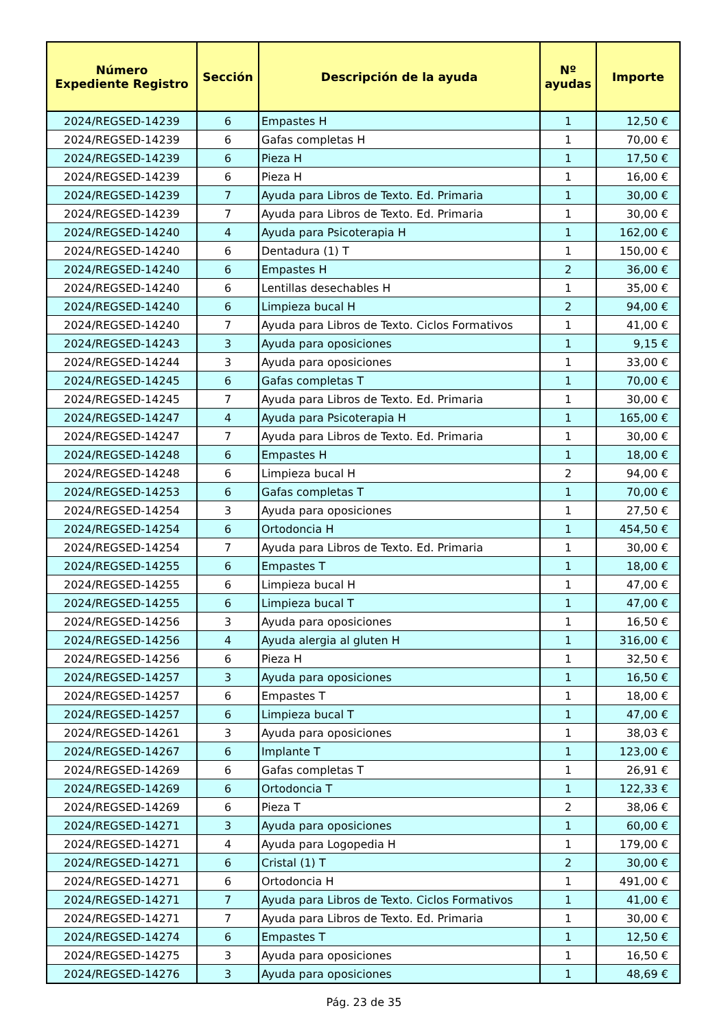| Número Expediente Registro | Sección | Descripción de la ayuda | Nº ayudas | Importe |
| --- | --- | --- | --- | --- |
| 2024/REGSED-14239 | 6 | Empastes H | 1 | 12,50 € |
| 2024/REGSED-14239 | 6 | Gafas completas H | 1 | 70,00 € |
| 2024/REGSED-14239 | 6 | Pieza H | 1 | 17,50 € |
| 2024/REGSED-14239 | 6 | Pieza H | 1 | 16,00 € |
| 2024/REGSED-14239 | 7 | Ayuda para Libros de Texto. Ed. Primaria | 1 | 30,00 € |
| 2024/REGSED-14239 | 7 | Ayuda para Libros de Texto. Ed. Primaria | 1 | 30,00 € |
| 2024/REGSED-14240 | 4 | Ayuda para Psicoterapia H | 1 | 162,00 € |
| 2024/REGSED-14240 | 6 | Dentadura (1) T | 1 | 150,00 € |
| 2024/REGSED-14240 | 6 | Empastes H | 2 | 36,00 € |
| 2024/REGSED-14240 | 6 | Lentillas desechables H | 1 | 35,00 € |
| 2024/REGSED-14240 | 6 | Limpieza bucal H | 2 | 94,00 € |
| 2024/REGSED-14240 | 7 | Ayuda para Libros de Texto. Ciclos Formativos | 1 | 41,00 € |
| 2024/REGSED-14243 | 3 | Ayuda para oposiciones | 1 | 9,15 € |
| 2024/REGSED-14244 | 3 | Ayuda para oposiciones | 1 | 33,00 € |
| 2024/REGSED-14245 | 6 | Gafas completas T | 1 | 70,00 € |
| 2024/REGSED-14245 | 7 | Ayuda para Libros de Texto. Ed. Primaria | 1 | 30,00 € |
| 2024/REGSED-14247 | 4 | Ayuda para Psicoterapia H | 1 | 165,00 € |
| 2024/REGSED-14247 | 7 | Ayuda para Libros de Texto. Ed. Primaria | 1 | 30,00 € |
| 2024/REGSED-14248 | 6 | Empastes H | 1 | 18,00 € |
| 2024/REGSED-14248 | 6 | Limpieza bucal H | 2 | 94,00 € |
| 2024/REGSED-14253 | 6 | Gafas completas T | 1 | 70,00 € |
| 2024/REGSED-14254 | 3 | Ayuda para oposiciones | 1 | 27,50 € |
| 2024/REGSED-14254 | 6 | Ortodoncia H | 1 | 454,50 € |
| 2024/REGSED-14254 | 7 | Ayuda para Libros de Texto. Ed. Primaria | 1 | 30,00 € |
| 2024/REGSED-14255 | 6 | Empastes T | 1 | 18,00 € |
| 2024/REGSED-14255 | 6 | Limpieza bucal H | 1 | 47,00 € |
| 2024/REGSED-14255 | 6 | Limpieza bucal T | 1 | 47,00 € |
| 2024/REGSED-14256 | 3 | Ayuda para oposiciones | 1 | 16,50 € |
| 2024/REGSED-14256 | 4 | Ayuda alergia al gluten H | 1 | 316,00 € |
| 2024/REGSED-14256 | 6 | Pieza H | 1 | 32,50 € |
| 2024/REGSED-14257 | 3 | Ayuda para oposiciones | 1 | 16,50 € |
| 2024/REGSED-14257 | 6 | Empastes T | 1 | 18,00 € |
| 2024/REGSED-14257 | 6 | Limpieza bucal T | 1 | 47,00 € |
| 2024/REGSED-14261 | 3 | Ayuda para oposiciones | 1 | 38,03 € |
| 2024/REGSED-14267 | 6 | Implante T | 1 | 123,00 € |
| 2024/REGSED-14269 | 6 | Gafas completas T | 1 | 26,91 € |
| 2024/REGSED-14269 | 6 | Ortodoncia T | 1 | 122,33 € |
| 2024/REGSED-14269 | 6 | Pieza T | 2 | 38,06 € |
| 2024/REGSED-14271 | 3 | Ayuda para oposiciones | 1 | 60,00 € |
| 2024/REGSED-14271 | 4 | Ayuda para Logopedia H | 1 | 179,00 € |
| 2024/REGSED-14271 | 6 | Cristal (1) T | 2 | 30,00 € |
| 2024/REGSED-14271 | 6 | Ortodoncia H | 1 | 491,00 € |
| 2024/REGSED-14271 | 7 | Ayuda para Libros de Texto. Ciclos Formativos | 1 | 41,00 € |
| 2024/REGSED-14271 | 7 | Ayuda para Libros de Texto. Ed. Primaria | 1 | 30,00 € |
| 2024/REGSED-14274 | 6 | Empastes T | 1 | 12,50 € |
| 2024/REGSED-14275 | 3 | Ayuda para oposiciones | 1 | 16,50 € |
| 2024/REGSED-14276 | 3 | Ayuda para oposiciones | 1 | 48,69 € |
Pág. 23 de 35